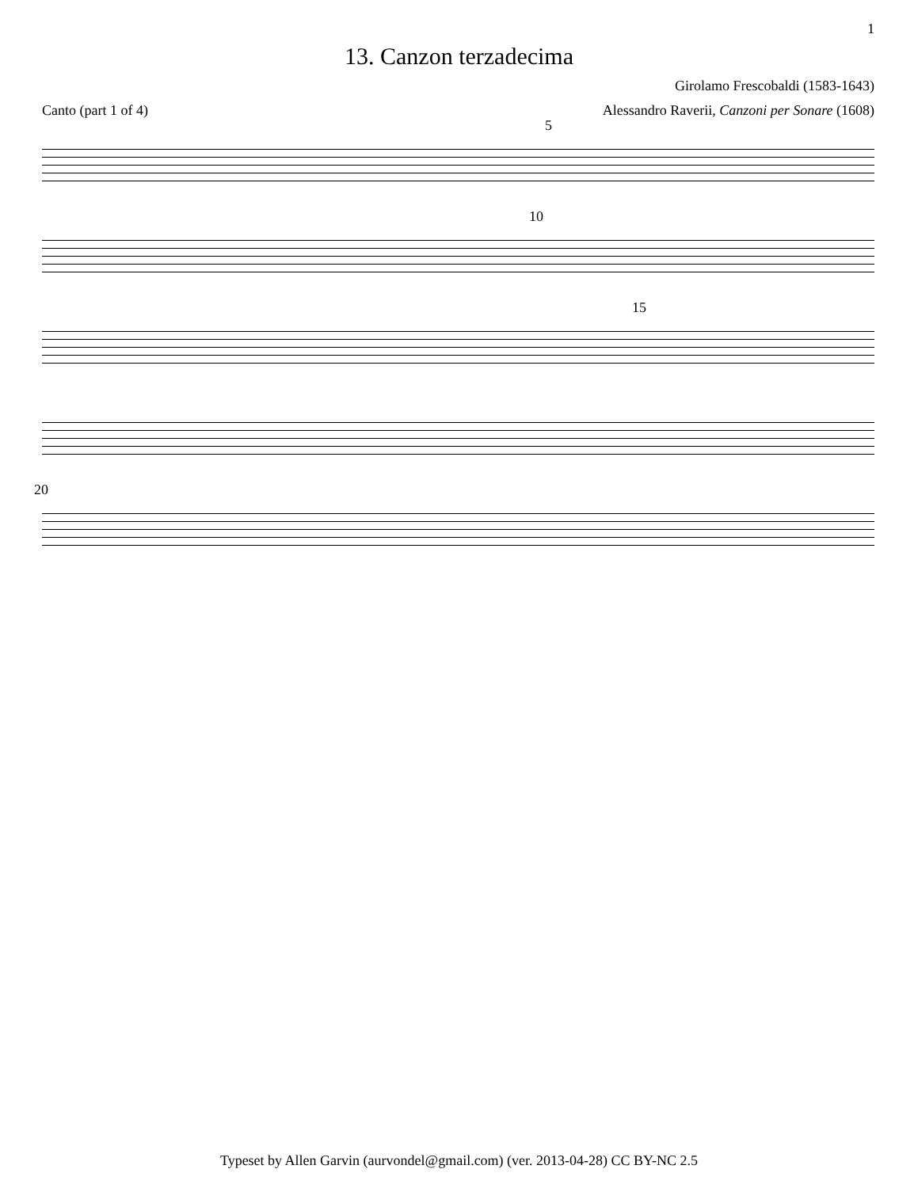1
13. Canzon terzadecima
Girolamo Frescobaldi (1583-1643)
Canto (part 1 of 4) Alessandro Raverii, Canzoni per Sonare (1608)
5
10
15
20
Typeset by Allen Garvin (aurvondel@gmail.com) (ver. 2013-04-28) CC BY-NC 2.5